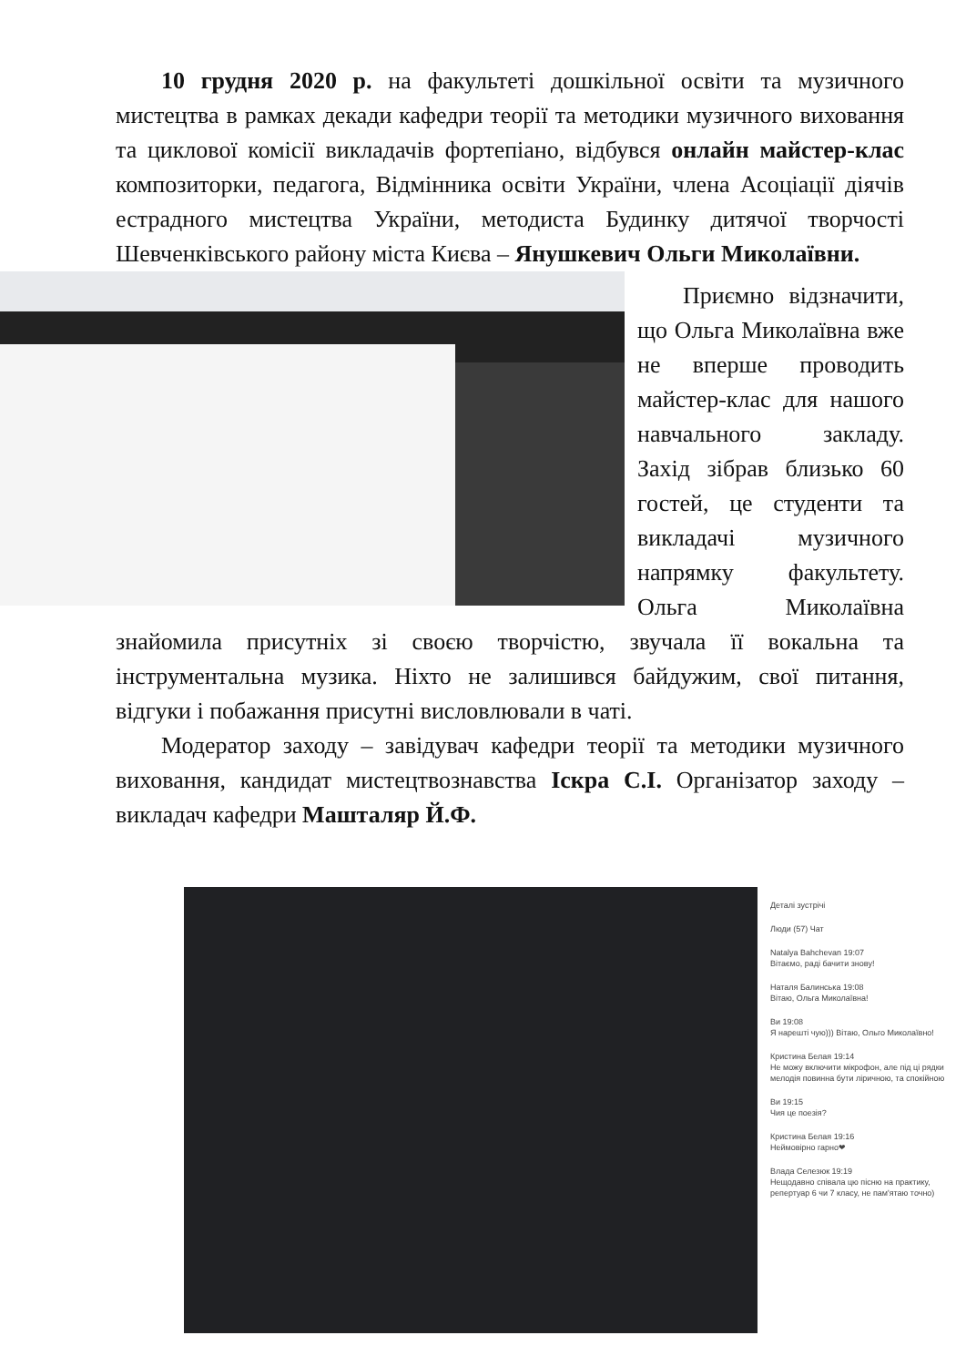10 грудня 2020 р. на факультеті дошкільної освіти та музичного мистецтва в рамках декади кафедри теорії та методики музичного виховання та циклової комісії викладачів фортепіано, відбувся онлайн майстер-клас композиторки, педагога, Відмінника освіти України, члена Асоціації діячів естрадного мистецтва України, методиста Будинку дитячої творчості Шевченківського району міста Києва – Янушкевич Ольги Миколаївни.
Приємно відзначити, що Ольга Миколаївна вже не вперше проводить майстер-клас для нашого навчального закладу. Захід зібрав близько 60 гостей, це студенти та викладачі музичного напрямку факультету. Ольга Миколаївна знайомила присутніх зі своєю творчістю, звучала її вокальна та інструментальна музика. Ніхто не залишився байдужим, свої питання, відгуки і побажання присутні висловлювали в чаті.
Модератор заходу – завідувач кафедри теорії та методики музичного виховання, кандидат мистецтвознавства Іскра С.І. Організатор заходу – викладач кафедри Машталяр Й.Ф.
Деталі зустрічі
Люди (57) Чат
Natalya Bahchevan 19:07
Вітаємо, раді бачити знову!
Наталя Балинська 19:08
Вітаю, Ольга Миколаївна!
Ви 19:08
Я нарешті чую))) Вітаю, Ольго Миколаївно!
Кристина Белая 19:14
Не можу включити мікрофон, але під ці рядки мелодія повинна бути ліричною, та спокійною
Ви 19:15
Чия це поезія?
Кристина Белая 19:16
Неймовірно гарно❤
Влада Селезюк 19:19
Нещодавно співала цю пісню на практику, репертуар 6 чи 7 класу, не пам'ятаю точно)